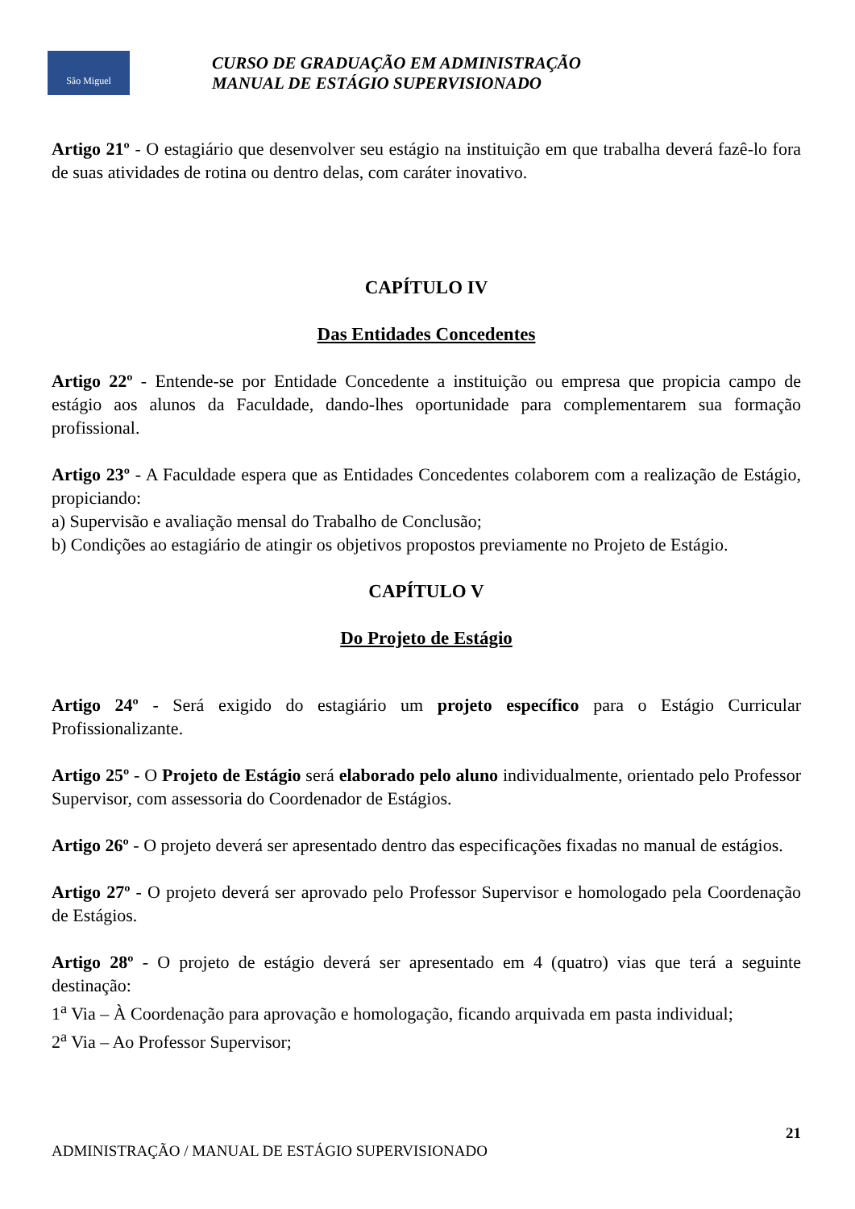São Miguel
CURSO DE GRADUAÇÃO EM ADMINISTRAÇÃO
MANUAL DE ESTÁGIO SUPERVISIONADO
Artigo 21º - O estagiário que desenvolver seu estágio na instituição em que trabalha deverá fazê-lo fora de suas atividades de rotina ou dentro delas, com caráter inovativo.
CAPÍTULO IV
Das Entidades Concedentes
Artigo 22º - Entende-se por Entidade Concedente a instituição ou empresa que propicia campo de estágio aos alunos da Faculdade, dando-lhes oportunidade para complementarem sua formação profissional.
Artigo 23º - A Faculdade espera que as Entidades Concedentes colaborem com a realização de Estágio, propiciando:
a) Supervisão e avaliação mensal do Trabalho de Conclusão;
b) Condições ao estagiário de atingir os objetivos propostos previamente no Projeto de Estágio.
CAPÍTULO V
Do Projeto de Estágio
Artigo 24º - Será exigido do estagiário um projeto específico para o Estágio Curricular Profissionalizante.
Artigo 25º - O Projeto de Estágio será elaborado pelo aluno individualmente, orientado pelo Professor Supervisor, com assessoria do Coordenador de Estágios.
Artigo 26º - O projeto deverá ser apresentado dentro das especificações fixadas no manual de estágios.
Artigo 27º - O projeto deverá ser aprovado pelo Professor Supervisor e homologado pela Coordenação de Estágios.
Artigo 28º - O projeto de estágio deverá ser apresentado em 4 (quatro) vias que terá a seguinte destinação:
1<sup>a</sup> Via – À Coordenação para aprovação e homologação, ficando arquivada em pasta individual;
2<sup>a</sup> Via – Ao Professor Supervisor;
21
ADMINISTRAÇÃO / MANUAL DE ESTÁGIO SUPERVISIONADO